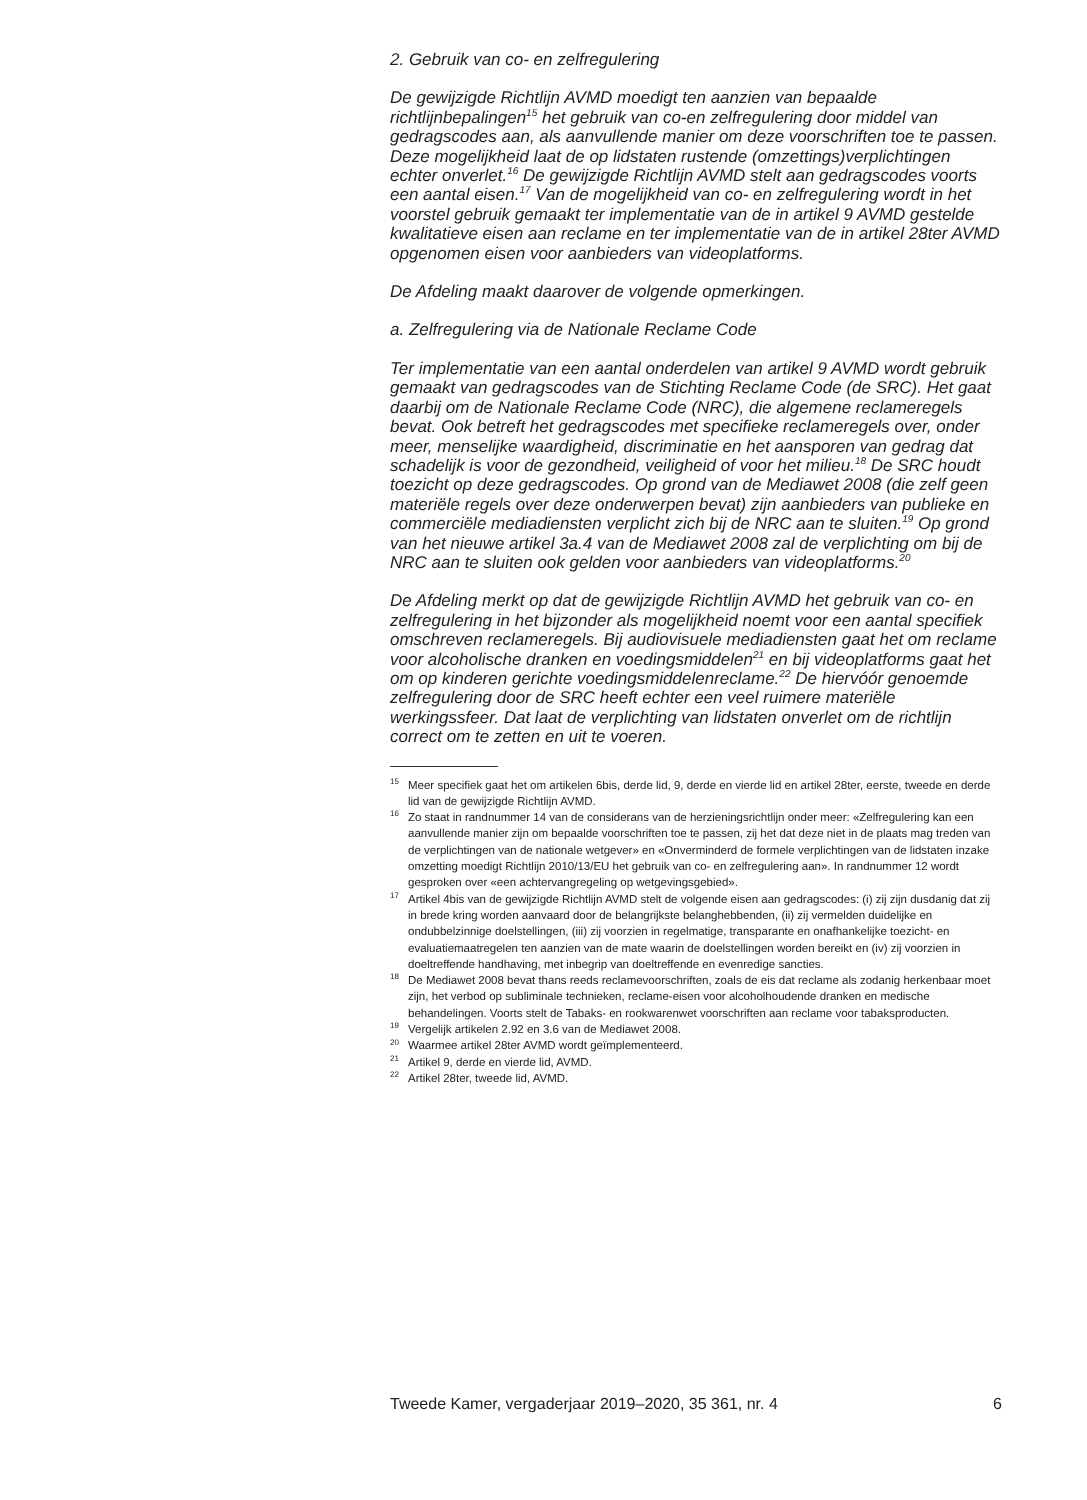2. Gebruik van co- en zelfregulering
De gewijzigde Richtlijn AVMD moedigt ten aanzien van bepaalde richtlijnbepalingen<sup>15</sup> het gebruik van co-en zelfregulering door middel van gedragscodes aan, als aanvullende manier om deze voorschriften toe te passen. Deze mogelijkheid laat de op lidstaten rustende (omzettings)verplichtingen echter onverlet.<sup>16</sup> De gewijzigde Richtlijn AVMD stelt aan gedragscodes voorts een aantal eisen.<sup>17</sup> Van de mogelijkheid van co- en zelfregulering wordt in het voorstel gebruik gemaakt ter implementatie van de in artikel 9 AVMD gestelde kwalitatieve eisen aan reclame en ter implementatie van de in artikel 28ter AVMD opgenomen eisen voor aanbieders van videoplatforms.
De Afdeling maakt daarover de volgende opmerkingen.
a. Zelfregulering via de Nationale Reclame Code
Ter implementatie van een aantal onderdelen van artikel 9 AVMD wordt gebruik gemaakt van gedragscodes van de Stichting Reclame Code (de SRC). Het gaat daarbij om de Nationale Reclame Code (NRC), die algemene reclameregels bevat. Ook betreft het gedragscodes met specifieke reclameregels over, onder meer, menselijke waardigheid, discriminatie en het aansporen van gedrag dat schadelijk is voor de gezondheid, veiligheid of voor het milieu.<sup>18</sup> De SRC houdt toezicht op deze gedragscodes. Op grond van de Mediawet 2008 (die zelf geen materiële regels over deze onderwerpen bevat) zijn aanbieders van publieke en commerciële mediadiensten verplicht zich bij de NRC aan te sluiten.<sup>19</sup> Op grond van het nieuwe artikel 3a.4 van de Mediawet 2008 zal de verplichting om bij de NRC aan te sluiten ook gelden voor aanbieders van videoplatforms.<sup>20</sup>
De Afdeling merkt op dat de gewijzigde Richtlijn AVMD het gebruik van co- en zelfregulering in het bijzonder als mogelijkheid noemt voor een aantal specifiek omschreven reclameregels. Bij audiovisuele mediadiensten gaat het om reclame voor alcoholische dranken en voedingsmiddelen<sup>21</sup> en bij videoplatforms gaat het om op kinderen gerichte voedingsmiddelenreclame.<sup>22</sup> De hiervóór genoemde zelfregulering door de SRC heeft echter een veel ruimere materiële werkingssfeer. Dat laat de verplichting van lidstaten onverlet om de richtlijn correct om te zetten en uit te voeren.
<sup>15</sup> Meer specifiek gaat het om artikelen 6bis, derde lid, 9, derde en vierde lid en artikel 28ter, eerste, tweede en derde lid van de gewijzigde Richtlijn AVMD.
<sup>16</sup> Zo staat in randnummer 14 van de considerans van de herzieningsrichtlijn onder meer: «Zelfregulering kan een aanvullende manier zijn om bepaalde voorschriften toe te passen, zij het dat deze niet in de plaats mag treden van de verplichtingen van de nationale wetgever» en «Onverminderd de formele verplichtingen van de lidstaten inzake omzetting moedigt Richtlijn 2010/13/EU het gebruik van co- en zelfregulering aan». In randnummer 12 wordt gesproken over «een achtervangregeling op wetgevingsgebied».
<sup>17</sup> Artikel 4bis van de gewijzigde Richtlijn AVMD stelt de volgende eisen aan gedragscodes: (i) zij zijn dusdanig dat zij in brede kring worden aanvaard door de belangrijkste belanghebbenden, (ii) zij vermelden duidelijke en ondubbelzinnige doelstellingen, (iii) zij voorzien in regelmatige, transparante en onafhankelijke toezicht- en evaluatiemaatregelen ten aanzien van de mate waarin de doelstellingen worden bereikt en (iv) zij voorzien in doeltreffende handhaving, met inbegrip van doeltreffende en evenredige sancties.
<sup>18</sup> De Mediawet 2008 bevat thans reeds reclamevoorschriften, zoals de eis dat reclame als zodanig herkenbaar moet zijn, het verbod op subliminale technieken, reclame-eisen voor alcoholhoudende dranken en medische behandelingen. Voorts stelt de Tabaks- en rookwarenwet voorschriften aan reclame voor tabaksproducten.
<sup>19</sup> Vergelijk artikelen 2.92 en 3.6 van de Mediawet 2008.
<sup>20</sup> Waarmee artikel 28ter AVMD wordt geïmplementeerd.
<sup>21</sup> Artikel 9, derde en vierde lid, AVMD.
<sup>22</sup> Artikel 28ter, tweede lid, AVMD.
Tweede Kamer, vergaderjaar 2019–2020, 35 361, nr. 4 6